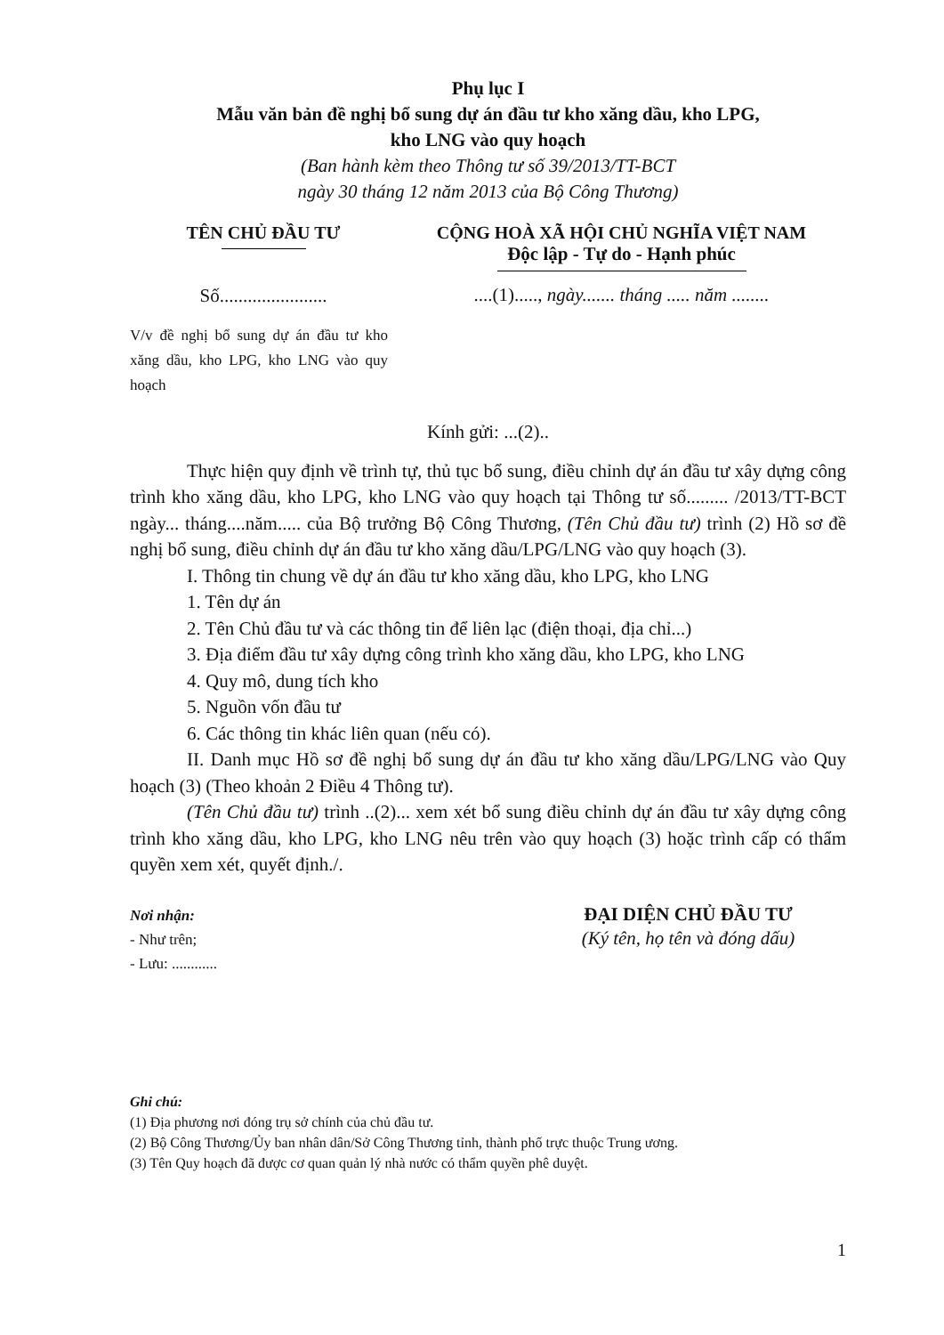Phụ lục I
Mẫu văn bản đề nghị bổ sung dự án đầu tư kho xăng dầu, kho LPG,
kho LNG vào quy hoạch
(Ban hành kèm theo Thông tư số 39/2013/TT-BCT
ngày 30 tháng 12 năm 2013 của Bộ Công Thương)
TÊN CHỦ ĐẦU TƯ
Số.......................
V/v đề nghị bổ sung dự án đầu tư kho xăng dầu, kho LPG, kho LNG vào quy hoạch
CỘNG HOÀ XÃ HỘI CHỦ NGHĨA VIỆT NAM
Độc lập - Tự do - Hạnh phúc
....(1)....., ngày....... tháng ..... năm ........
Kính gửi: ...(2)..
Thực hiện quy định về trình tự, thủ tục bổ sung, điều chỉnh dự án đầu tư xây dựng công trình kho xăng dầu, kho LPG, kho LNG vào quy hoạch tại Thông tư số......... /2013/TT-BCT ngày... tháng....năm..... của Bộ trưởng Bộ Công Thương, (Tên Chủ đầu tư) trình (2) Hồ sơ đề nghị bổ sung, điều chỉnh dự án đầu tư kho xăng dầu/LPG/LNG vào quy hoạch (3).
I. Thông tin chung về dự án đầu tư kho xăng dầu, kho LPG, kho LNG
1. Tên dự án
2. Tên Chủ đầu tư và các thông tin để liên lạc (điện thoại, địa chỉ...)
3. Địa điểm đầu tư xây dựng công trình kho xăng dầu, kho LPG, kho LNG
4. Quy mô, dung tích kho
5. Nguồn vốn đầu tư
6. Các thông tin khác liên quan (nếu có).
II. Danh mục Hồ sơ đề nghị bổ sung dự án đầu tư kho xăng dầu/LPG/LNG vào Quy hoạch (3) (Theo khoản 2 Điều 4 Thông tư).
(Tên Chủ đầu tư) trình ..(2)... xem xét bổ sung điều chỉnh dự án đầu tư xây dựng công trình kho xăng dầu, kho LPG, kho LNG nêu trên vào quy hoạch (3) hoặc trình cấp có thẩm quyền xem xét, quyết định./.
Nơi nhận:
- Như trên;
- Lưu: ............
ĐẠI DIỆN CHỦ ĐẦU TƯ
(Ký tên, họ tên và đóng dấu)
Ghi chú:
(1) Địa phương nơi đóng trụ sở chính của chủ đầu tư.
(2) Bộ Công Thương/Ủy ban nhân dân/Sở Công Thương tỉnh, thành phố trực thuộc Trung ương.
(3) Tên Quy hoạch đã được cơ quan quản lý nhà nước có thẩm quyền phê duyệt.
1